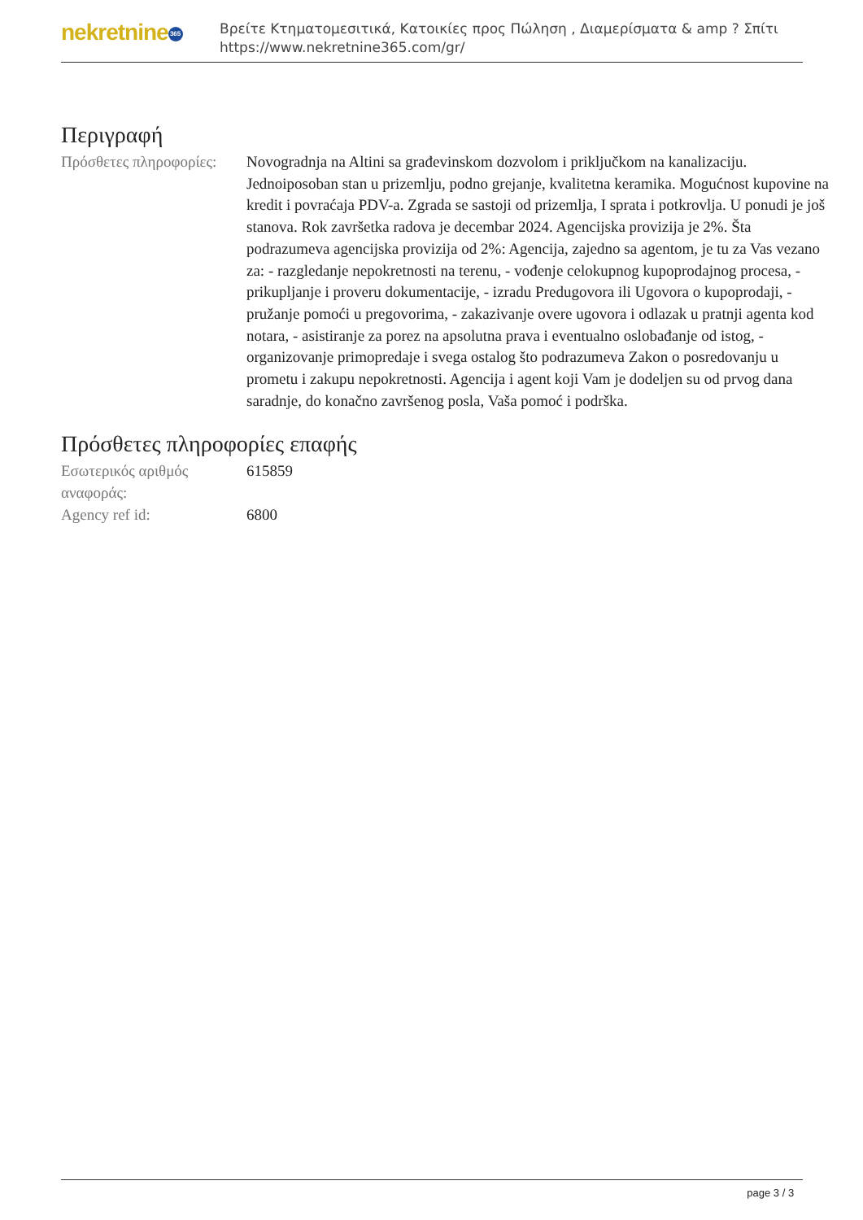nekretnine 365
Βρείτε Κτηματομεσιτικά, Κατοικίες προς Πώληση , Διαμερίσματα & amp ? Σπίτι
https://www.nekretnine365.com/gr/
Περιγραφή
| Πρόσθετες πληροφορίες: | Novogradnja na Altini sa građevinskom dozvolom i priključkom na kanalizaciju. Jednoiposoban stan u prizemlju, podno grejanje, kvalitetna keramika. Mogućnost kupovine na kredit i povraćaja PDV-a. Zgrada se sastoji od prizemlja, I sprata i potkrovlja. U ponudi je još stanova. Rok završetka radova je decembar 2024. Agencijska provizija je 2%. Šta podrazumeva agencijska provizija od 2%: Agencija, zajedno sa agentom, je tu za Vas vezano za: - razgledanje nepokretnosti na terenu, - vođenje celokupnog kupoprodajnog procesa, - prikupljanje i proveru dokumentacije, - izradu Predugovora ili Ugovora o kupoprodaji, - pružanje pomoći u pregovorima, - zakazivanje overe ugovora i odlazak u pratnji agenta kod notara, - asistiranje za porez na apsolutna prava i eventualno oslobađanje od istog, - organizovanje primopredaje i svega ostalog što podrazumeva Zakon o posredovanju u prometu i zakupu nepokretnosti. Agencija i agent koji Vam je dodeljen su od prvog dana saradnje, do konačno završenog posla, Vaša pomoć i podrška. |
Πρόσθετες πληροφορίες επαφής
| Εσωτερικός αριθμός αναφοράς: | 615859 |
| Agency ref id: | 6800 |
page 3 / 3